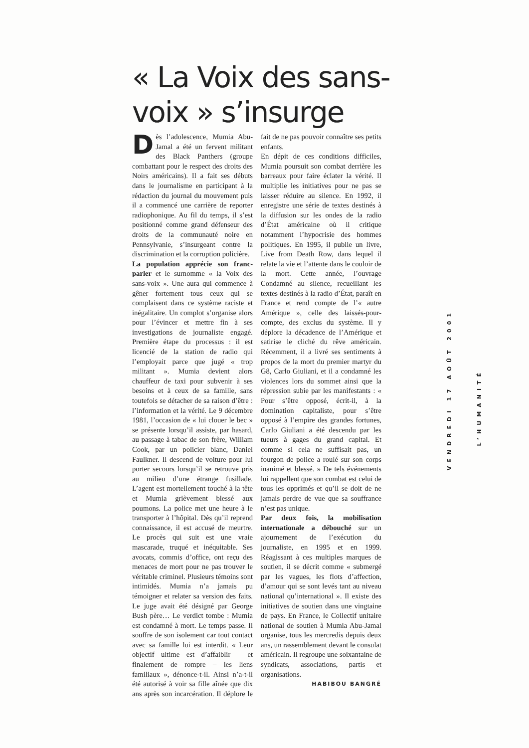« La Voix des sans-voix » s’insurge
Dès l’adolescence, Mumia Abu-Jamal a été un fervent militant des Black Panthers (groupe combattant pour le respect des droits des Noirs américains). Il a fait ses débuts dans le journalisme en participant à la rédaction du journal du mouvement puis il a commencé une carrière de reporter radiophonique. Au fil du temps, il s’est positionné comme grand défenseur des droits de la communauté noire en Pennsylvanie, s’insurgeant contre la discrimination et la corruption policière.
La population apprécie son franc-parler et le surnomme « la Voix des sans-voix ». Une aura qui commence à gêner fortement tous ceux qui se complaisent dans ce système raciste et inégalitaire. Un complot s’organise alors pour l’évincer et mettre fin à ses investigations de journaliste engagé. Première étape du processus : il est licencié de la station de radio qui l’employait parce que jugé « trop militant ». Mumia devient alors chauffeur de taxi pour subvenir à ses besoins et à ceux de sa famille, sans toutefois se détacher de sa raison d’être : l’information et la vérité. Le 9 décembre 1981, l’occasion de « lui clouer le bec » se présente lorsqu’il assiste, par hasard, au passage à tabac de son frère, William Cook, par un policier blanc, Daniel Faulkner. Il descend de voiture pour lui porter secours lorsqu’il se retrouve pris au milieu d’une étrange fusillade. L’agent est mortellement touché à la tête et Mumia grièvement blessé aux poumons. La police met une heure à le transporter à l’hôpital. Dès qu’il reprend connaissance, il est accusé de meurtre. Le procès qui suit est une vraie mascarade, truqué et inéquitable. Ses avocats, commis d’office, ont reçu des menaces de mort pour ne pas trouver le véritable criminel. Plusieurs témoins sont intimidés. Mumia n’a jamais pu témoigner et relater sa version des faits. Le juge avait été désigné par George Bush père… Le verdict tombe : Mumia est condamné à mort. Le temps passe. Il souffre de son isolement car tout contact avec sa famille lui est interdit. « Leur objectif ultime est d’affaiblir – et finalement de rompre – les liens familiaux », dénonce-t-il. Ainsi n’a-t-il été autorisé à voir sa fille aînée que dix ans après son incarcération. Il déplore le fait de ne pas pouvoir connaître ses petits enfants.
En dépit de ces conditions difficiles, Mumia poursuit son combat derrière les barreaux pour faire éclater la vérité. Il multiplie les initiatives pour ne pas se laisser réduire au silence. En 1992, il enregistre une série de textes destinés à la diffusion sur les ondes de la radio d’État américaine où il critique notamment l’hypocrisie des hommes politiques. En 1995, il publie un livre, Live from Death Row, dans lequel il relate la vie et l’attente dans le couloir de la mort. Cette année, l’ouvrage Condamné au silence, recueillant les textes destinés à la radio d’État, paraît en France et rend compte de l’« autre Amérique », celle des laissés-pour-compte, des exclus du système. Il y déplore la décadence de l’Amérique et satirise le cliché du rêve américain. Récemment, il a livré ses sentiments à propos de la mort du premier martyr du G8, Carlo Giuliani, et il a condamné les violences lors du sommet ainsi que la répression subie par les manifestants : « Pour s’être opposé, écrit-il, à la domination capitaliste, pour s’être opposé à l’empire des grandes fortunes, Carlo Giuliani a été descendu par les tueurs à gages du grand capital. Et comme si cela ne suffisait pas, un fourgon de police a roulé sur son corps inanimé et blessé. » De tels événements lui rappellent que son combat est celui de tous les opprimés et qu’il se doit de ne jamais perdre de vue que sa souffrance n’est pas unique.
Par deux fois, la mobilisation internationale a débouché sur un ajournement de l’exécution du journaliste, en 1995 et en 1999. Réagissant à ces multiples marques de soutien, il se décrit comme « submergé par les vagues, les flots d’affection, d’amour qui se sont levés tant au niveau national qu’international ». Il existe des initiatives de soutien dans une vingtaine de pays. En France, le Collectif unitaire national de soutien à Mumia Abu-Jamal organise, tous les mercredis depuis deux ans, un rassemblement devant le consulat américain. Il regroupe une soixantaine de syndicats, associations, partis et organisations.
HABIBOU BANGRÉ
VENDREDI 17 AOÛT 2001
L’HUMANITÉ